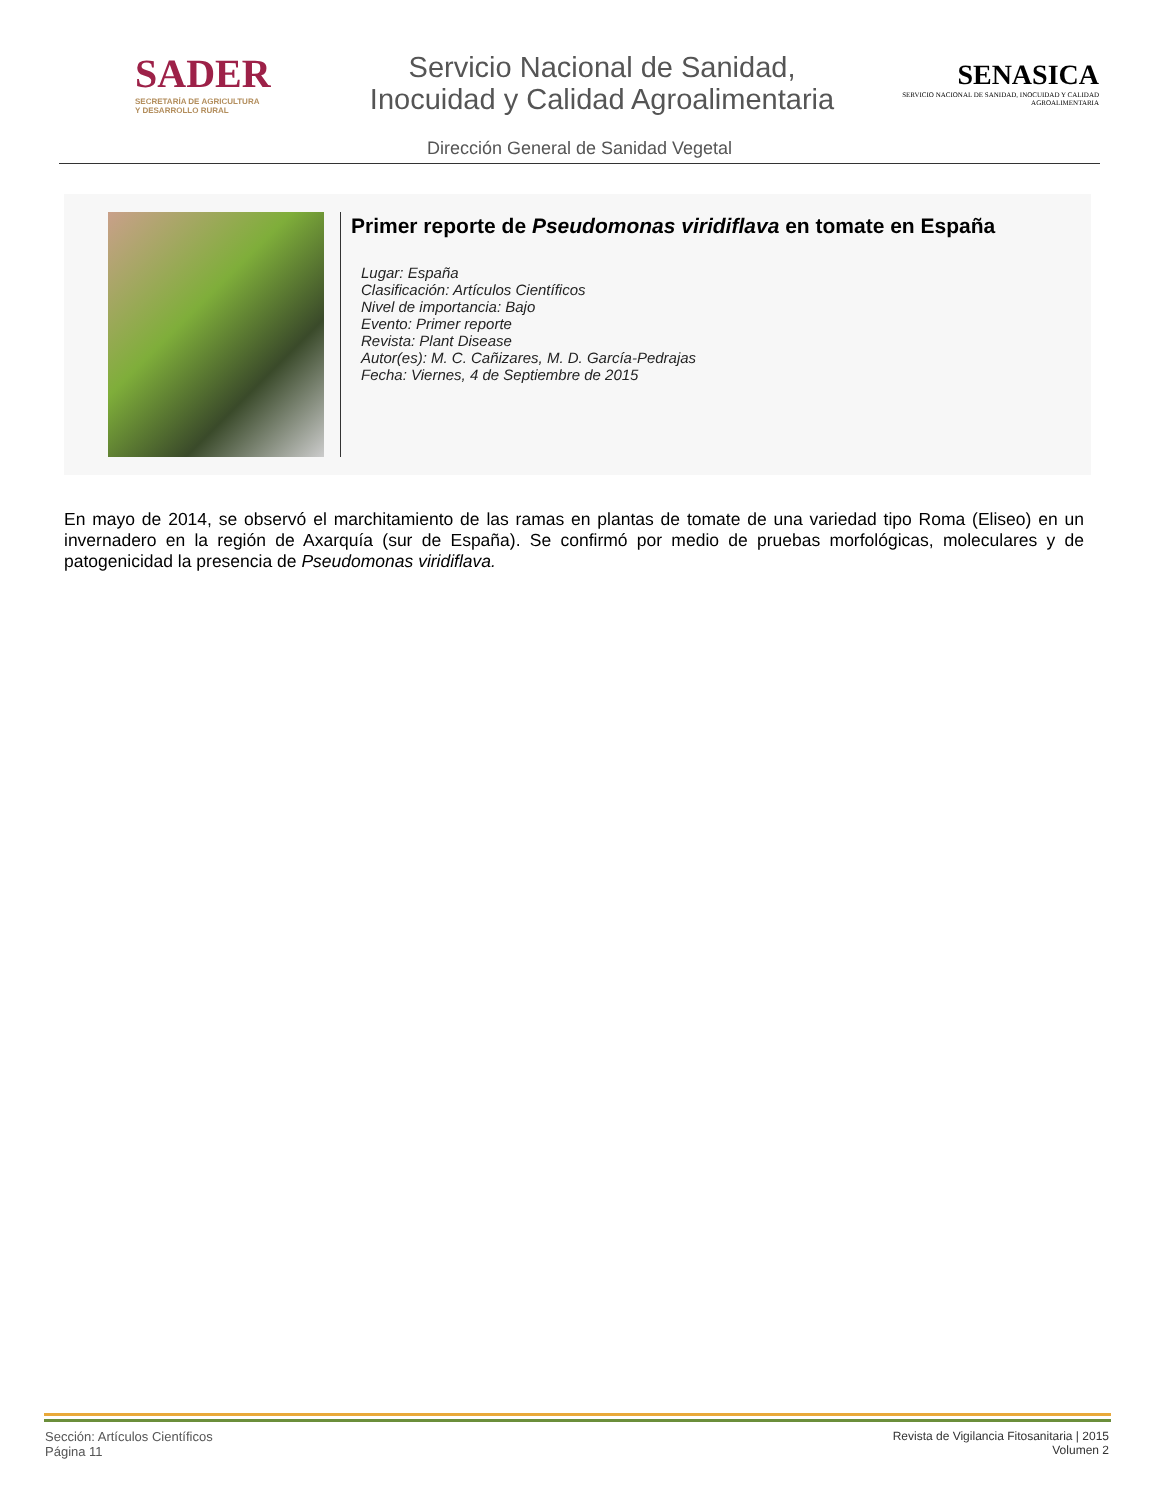SADER
SECRETARÍA DE AGRICULTURA
Y DESARROLLO RURAL
Servicio Nacional de Sanidad,
Inocuidad y Calidad Agroalimentaria
SENASICA
SERVICIO NACIONAL DE SANIDAD, INOCUIDAD Y CALIDAD AGROALIMENTARIA
Dirección General de Sanidad Vegetal
Primer reporte de Pseudomonas viridiflava en tomate en España
Lugar: España
Clasificación: Artículos Científicos
Nivel de importancia: Bajo
Evento: Primer reporte
Revista: Plant Disease
Autor(es): M. C. Cañizares, M. D. García-Pedrajas
Fecha: Viernes, 4 de Septiembre de 2015
En mayo de 2014, se observó el marchitamiento de las ramas en plantas de tomate de una variedad tipo Roma (Eliseo) en un invernadero en la región de Axarquía (sur de España). Se confirmó por medio de pruebas morfológicas, moleculares y de patogenicidad la presencia de Pseudomonas viridiflava.
Sección: Artículos Científicos
Página 11
Revista de Vigilancia Fitosanitaria | 2015
Volumen 2